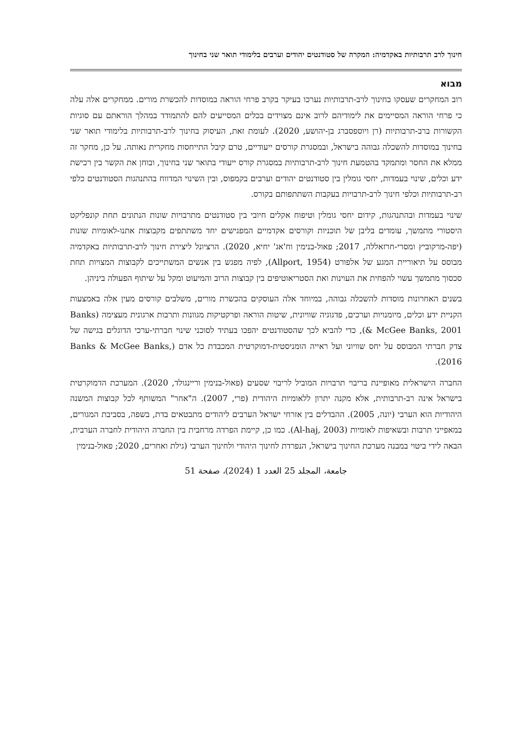חינוך לרב תרבותיות באקדמיה: המקרה של סטודנטים יהודים וערבים בלימודי תואר שני בחינוך
מבוא
רוב המחקרים שעסקו בחינוך לרב-תרבותיות נערכו בעיקר בקרב פרחי הוראה במוסדות להכשרת מורים. ממחקרים אלה עלה כי פרחי הוראה המסיימים את לימודיהם לרוב אינם מצוידים בכלים המסייעים להם להתמודד במהלך הוראתם עם סוגיות הקשורות ברב-תרבותיות (רן ויוספסברג בן-יהושע, 2020). לעומת זאת, העיסוק בחינוך לרב-תרבותיות בלימודי תואר שני בחינוך במוסדות להשכלה גבוהה בישראל, ובמסגרת קורסים ייעודיים, טרם קיבל התייחסות מחקרית נאותה. על כן, מחקר זה ממלא את החסר ומתמקד בהטמעת חינוך לרב-תרבותיות במסגרת קורס ייעודי בתואר שני בחינוך, ובוחן את הקשר בין רכישת ידע וכלים, שינוי בעמדות, יחסי גומלין בין סטודנטים יהודים וערבים בקמפוס, ובין השינוי המדווח בהתנהגות הסטודנטים כלפי רב-תרבותיות וכלפי חינוך לרב-תרבויות בעקבות השתתפותם בקורס.
שינוי בעמדות ובהתנהגות, קידום יחסי גומלין וטיפוח אקלים חיובי בין סטודנטים מתרבויות שונות הנתונים תחת קונפליקט היסטורי מתמשך, עומדים בליבן של תוכניות וקורסים אקדמיים המפגישים יחד משתתפים מקבוצות אתנו-לאומיות שונות (יפה-מרקוביץ ומסרי-חרזאללה, 2017; פאול-בנימין וח'אג' יחיא, 2020). הרציונל ליצירת חינוך לרב-תרבותיות באקדמיה מבוסס על תיאוריית המגע של אלפורט (Allport, 1954), לפיה מפגש בין אנשים המשתייכים לקבוצות המצויות תחת סכסוך מתמשך עשוי להפחית את העוינות ואת הסטריאוטיפים בין קבוצות הרוב והמיעוט ומקל על שיתוף הפעולה ביניהן.
בשנים האחרונות מוסדות להשכלה גבוהה, במיוחד אלה העוסקים בהכשרת מורים, משלבים קורסים מעין אלה באמצעות הקניית ידע וכלים, מיומנויות וערכים, פדגוגיה שוויונית, שיטות הוראה ופרקטיקות מגוונות ותרבות ארגונית מעצימה (Banks & McGee Banks, 2001), כדי להביא לכך שהסטודנטים יהפכו בעתיד לסוכני שינוי חברתי-ערכי הדוגלים בגישה של צדק חברתי המבוסס על יחס שוויוני ועל ראייה הומניסטית-דמוקרטית המכבדת כל אדם (Banks & McGee Banks, 2016).
החברה הישראלית מאופיינת בריבוי תרבויות המוביל לריבוי שסעים (פאול-בנימין וריינגולד, 2020). המערכת הדמוקרטית בישראל אינה רב-תרבותית, אלא מקנה יתרון ללאומיות היהודית (פרי, 2007). ה"אחר" המשותף לכל קבוצות המשנה היהודיות הוא הערבי (יונה, 2005). ההבדלים בין אזרחי ישראל הערבים ליהודים מתבטאים בדת, בשפה, בסביבת המגורים, במאפייני תרבות ובשאיפות לאומיות (Al-haj, 2003). כמו כן, קיימת הפרדה מרחבית בין החברה היהודית לחברה הערבית, הבאה לידי ביטוי במבנה מערכת החינוך בישראל, הנפרדת לחינוך היהודי ולחינוך הערבי (גילת ואחרים, 2020; פאול-בנימין
جامعة، المجلد 25 العدد 1 (2024)، صفحة 51